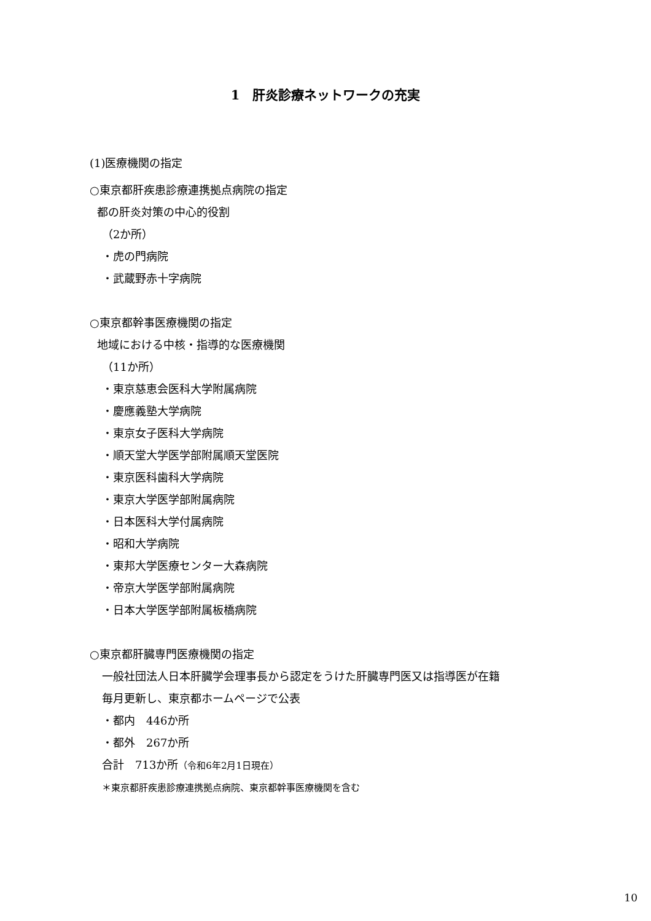1　肝炎診療ネットワークの充実
(1)医療機関の指定
○東京都肝疾患診療連携拠点病院の指定
都の肝炎対策の中心的役割
（2か所）
・虎の門病院
・武蔵野赤十字病院
○東京都幹事医療機関の指定
地域における中核・指導的な医療機関
（11か所）
・東京慈恵会医科大学附属病院
・慶應義塾大学病院
・東京女子医科大学病院
・順天堂大学医学部附属順天堂医院
・東京医科歯科大学病院
・東京大学医学部附属病院
・日本医科大学付属病院
・昭和大学病院
・東邦大学医療センター大森病院
・帝京大学医学部附属病院
・日本大学医学部附属板橋病院
○東京都肝臓専門医療機関の指定
一般社団法人日本肝臓学会理事長から認定をうけた肝臓専門医又は指導医が在籍
毎月更新し、東京都ホームページで公表
・都内　446か所
・都外　267か所
合計　713か所（令和6年2月1日現在）
＊東京都肝疾患診療連携拠点病院、東京都幹事医療機関を含む
10